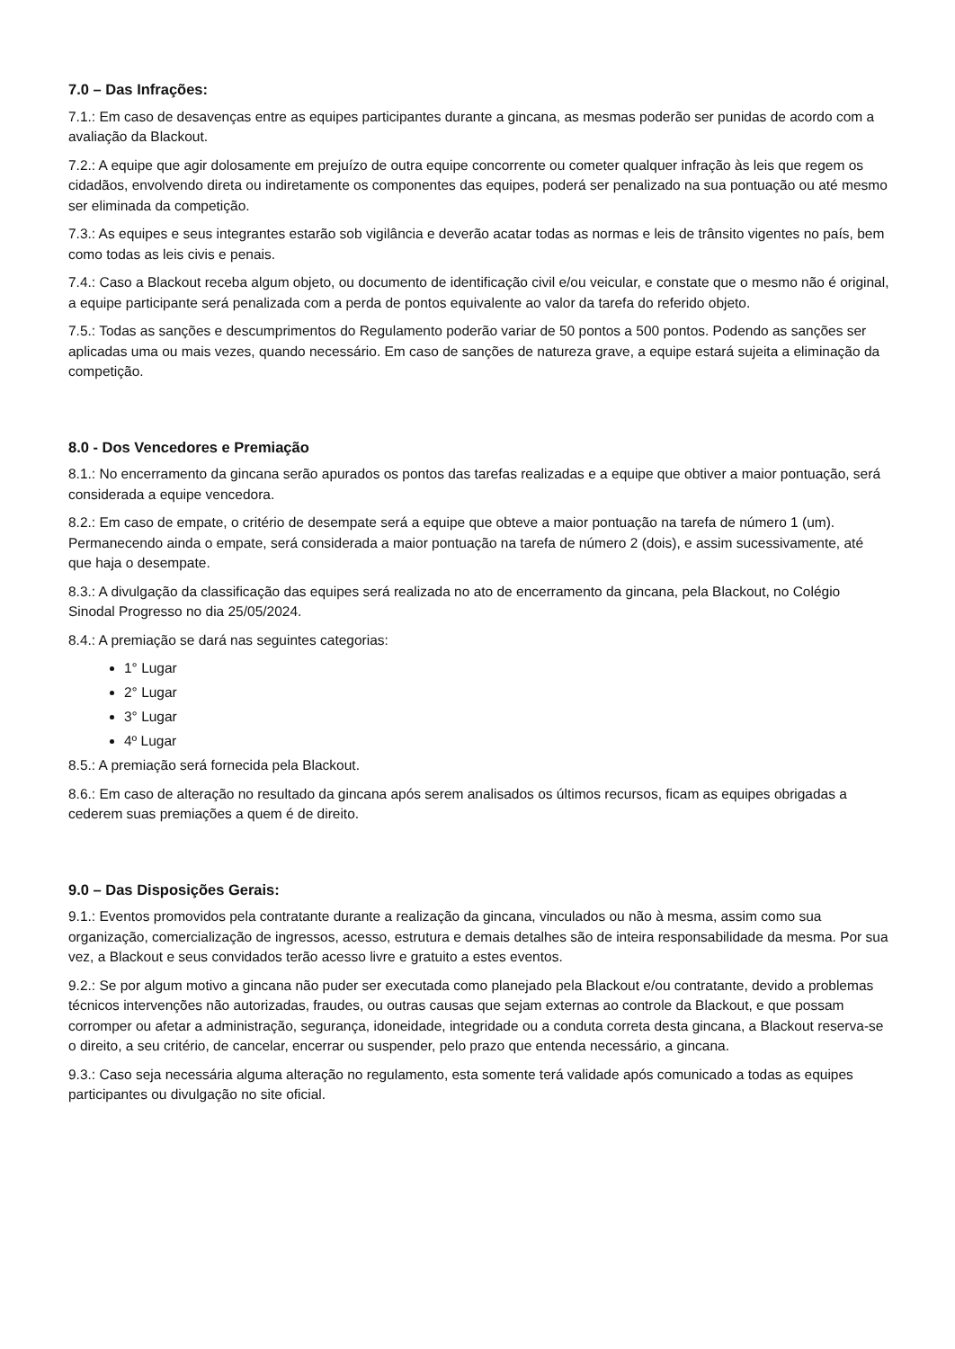7.0 – Das Infrações:
7.1.: Em caso de desavenças entre as equipes participantes durante a gincana, as mesmas poderão ser punidas de acordo com a avaliação da Blackout.
7.2.: A equipe que agir dolosamente em prejuízo de outra equipe concorrente ou cometer qualquer infração às leis que regem os cidadãos, envolvendo direta ou indiretamente os componentes das equipes, poderá ser penalizado na sua pontuação ou até mesmo ser eliminada da competição.
7.3.: As equipes e seus integrantes estarão sob vigilância e deverão acatar todas as normas e leis de trânsito vigentes no país, bem como todas as leis civis e penais.
7.4.: Caso a Blackout receba algum objeto, ou documento de identificação civil e/ou veicular, e constate que o mesmo não é original, a equipe participante será penalizada com a perda de pontos equivalente ao valor da tarefa do referido objeto.
7.5.: Todas as sanções e descumprimentos do Regulamento poderão variar de 50 pontos a 500 pontos. Podendo as sanções ser aplicadas uma ou mais vezes, quando necessário. Em caso de sanções de natureza grave, a equipe estará sujeita a eliminação da competição.
8.0 - Dos Vencedores e Premiação
8.1.: No encerramento da gincana serão apurados os pontos das tarefas realizadas e a equipe que obtiver a maior pontuação, será considerada a equipe vencedora.
8.2.: Em caso de empate, o critério de desempate será a equipe que obteve a maior pontuação na tarefa de número 1 (um). Permanecendo ainda o empate, será considerada a maior pontuação na tarefa de número 2 (dois), e assim sucessivamente, até que haja o desempate.
8.3.: A divulgação da classificação das equipes será realizada no ato de encerramento da gincana, pela Blackout, no Colégio Sinodal Progresso no dia 25/05/2024.
8.4.: A premiação se dará nas seguintes categorias:
1° Lugar
2° Lugar
3° Lugar
4º Lugar
8.5.: A premiação será fornecida pela Blackout.
8.6.: Em caso de alteração no resultado da gincana após serem analisados os últimos recursos, ficam as equipes obrigadas a cederem suas premiações a quem é de direito.
9.0 – Das Disposições Gerais:
9.1.: Eventos promovidos pela contratante durante a realização da gincana, vinculados ou não à mesma, assim como sua organização, comercialização de ingressos, acesso, estrutura e demais detalhes são de inteira responsabilidade da mesma. Por sua vez, a Blackout e seus convidados terão acesso livre e gratuito a estes eventos.
9.2.: Se por algum motivo a gincana não puder ser executada como planejado pela Blackout e/ou contratante, devido a problemas técnicos intervenções não autorizadas, fraudes, ou outras causas que sejam externas ao controle da Blackout, e que possam corromper ou afetar a administração, segurança, idoneidade, integridade ou a conduta correta desta gincana, a Blackout reserva-se o direito, a seu critério, de cancelar, encerrar ou suspender, pelo prazo que entenda necessário, a gincana.
9.3.: Caso seja necessária alguma alteração no regulamento, esta somente terá validade após comunicado a todas as equipes participantes ou divulgação no site oficial.